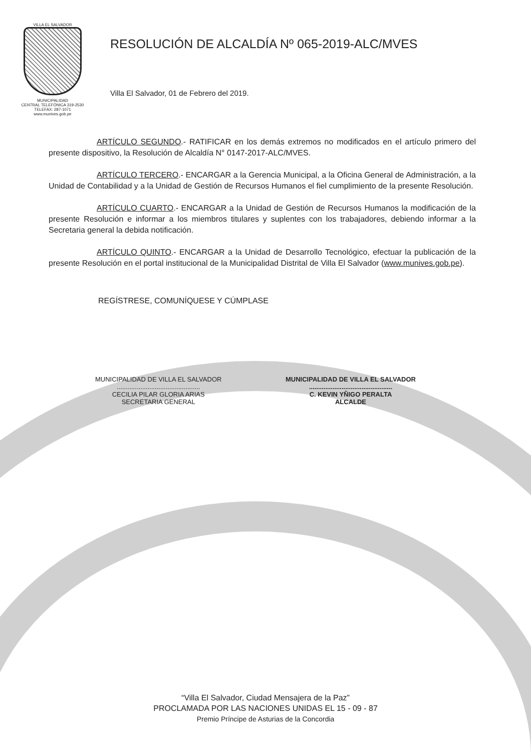VILLA EL SALVADOR
MUNICIPALIDAD
CENTRAL TELEFÓNICA 319-2530
TELEFAX: 287-1071
www.munives.gob.pe
RESOLUCIÓN DE ALCALDÍA Nº 065-2019-ALC/MVES
Villa El Salvador, 01 de Febrero del 2019.
ARTÍCULO SEGUNDO.- RATIFICAR en los demás extremos no modificados en el artículo primero del presente dispositivo, la Resolución de Alcaldía N° 0147-2017-ALC/MVES.
ARTÍCULO TERCERO.- ENCARGAR a la Gerencia Municipal, a la Oficina General de Administración, a la Unidad de Contabilidad y a la Unidad de Gestión de Recursos Humanos el fiel cumplimiento de la presente Resolución.
ARTÍCULO CUARTO.- ENCARGAR a la Unidad de Gestión de Recursos Humanos la modificación de la presente Resolución e informar a los miembros titulares y suplentes con los trabajadores, debiendo informar a la Secretaria general la debida notificación.
ARTÍCULO QUINTO.- ENCARGAR a la Unidad de Desarrollo Tecnológico, efectuar la publicación de la presente Resolución en el portal institucional de la Municipalidad Distrital de Villa El Salvador (www.munives.gob.pe).
REGÍSTRESE, COMUNÍQUESE Y CÚMPLASE
MUNICIPALIDAD DE VILLA EL SALVADOR
..............................................
CECILIA PILAR GLORIA ARIAS
SECRETARIA GENERAL
MUNICIPALIDAD DE VILLA EL SALVADOR
..............................................
C. KEVIN YÑIGO PERALTA
ALCALDE
“Villa El Salvador, Ciudad Mensajera de la Paz”
PROCLAMADA POR LAS NACIONES UNIDAS EL 15 - 09 - 87
Premio Príncipe de Asturias de la Concordia